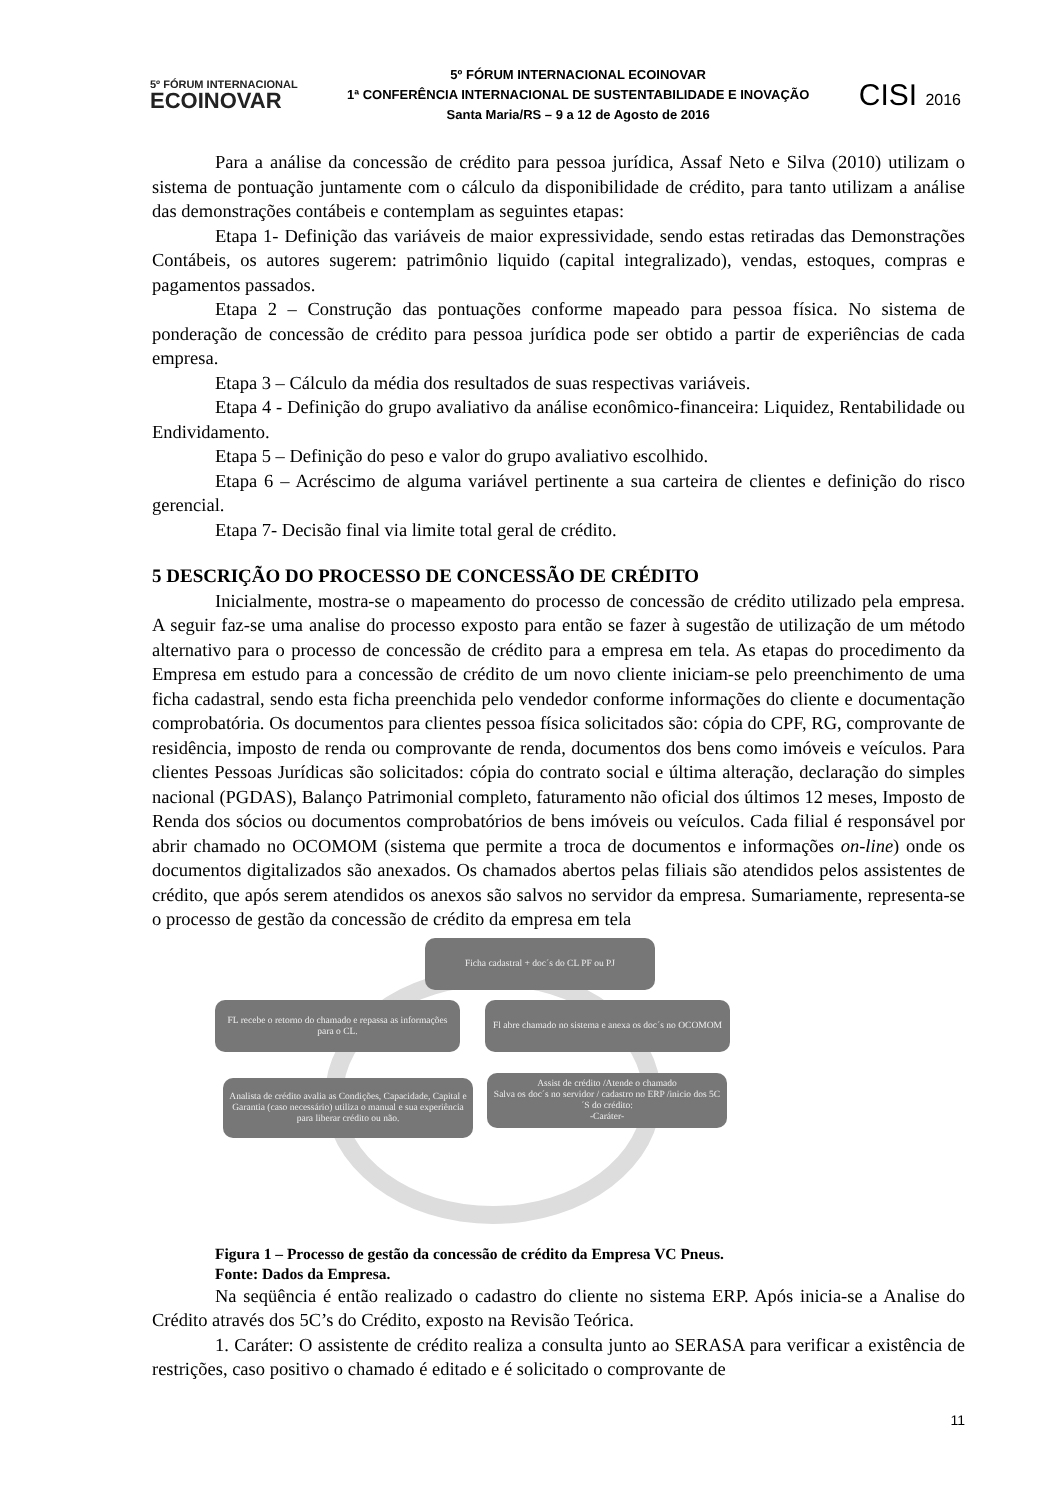5º FÓRUM INTERNACIONAL
ECOINOVAR
5º FÓRUM INTERNACIONAL ECOINOVAR
1ª CONFERÊNCIA INTERNACIONAL DE SUSTENTABILIDADE E INOVAÇÃO
Santa Maria/RS – 9 a 12 de Agosto de 2016
CISI 2016
Para a análise da concessão de crédito para pessoa jurídica, Assaf Neto e Silva (2010) utilizam o sistema de pontuação juntamente com o cálculo da disponibilidade de crédito, para tanto utilizam a análise das demonstrações contábeis e contemplam as seguintes etapas:
Etapa 1- Definição das variáveis de maior expressividade, sendo estas retiradas das Demonstrações Contábeis, os autores sugerem: patrimônio liquido (capital integralizado), vendas, estoques, compras e pagamentos passados.
Etapa 2 – Construção das pontuações conforme mapeado para pessoa física. No sistema de ponderação de concessão de crédito para pessoa jurídica pode ser obtido a partir de experiências de cada empresa.
Etapa 3 – Cálculo da média dos resultados de suas respectivas variáveis.
Etapa 4 - Definição do grupo avaliativo da análise econômico-financeira: Liquidez, Rentabilidade ou Endividamento.
Etapa 5 – Definição do peso e valor do grupo avaliativo escolhido.
Etapa 6 – Acréscimo de alguma variável pertinente a sua carteira de clientes e definição do risco gerencial.
Etapa 7- Decisão final via limite total geral de crédito.
5 DESCRIÇÃO DO PROCESSO DE CONCESSÃO DE CRÉDITO
Inicialmente, mostra-se o mapeamento do processo de concessão de crédito utilizado pela empresa. A seguir faz-se uma analise do processo exposto para então se fazer à sugestão de utilização de um método alternativo para o processo de concessão de crédito para a empresa em tela. As etapas do procedimento da Empresa em estudo para a concessão de crédito de um novo cliente iniciam-se pelo preenchimento de uma ficha cadastral, sendo esta ficha preenchida pelo vendedor conforme informações do cliente e documentação comprobatória. Os documentos para clientes pessoa física solicitados são: cópia do CPF, RG, comprovante de residência, imposto de renda ou comprovante de renda, documentos dos bens como imóveis e veículos. Para clientes Pessoas Jurídicas são solicitados: cópia do contrato social e última alteração, declaração do simples nacional (PGDAS), Balanço Patrimonial completo, faturamento não oficial dos últimos 12 meses, Imposto de Renda dos sócios ou documentos comprobatórios de bens imóveis ou veículos. Cada filial é responsável por abrir chamado no OCOMOM (sistema que permite a troca de documentos e informações on-line) onde os documentos digitalizados são anexados. Os chamados abertos pelas filiais são atendidos pelos assistentes de crédito, que após serem atendidos os anexos são salvos no servidor da empresa. Sumariamente, representa-se o processo de gestão da concessão de crédito da empresa em tela
Ficha cadastral + doc´s do CL PF ou PJ
FL recebe o retorno do chamado e repassa as informações para o CL.
Fl abre chamado no sistema e anexa os doc´s no OCOMOM
Analista de crédito avalia as Condições, Capacidade, Capital e Garantia (caso necessário) utiliza o manual e sua experiência para liberar crédito ou não.
Assist de crédito /Atende o chamado
Salva os doc´s no servidor / cadastro no ERP /inicio dos 5C´S do crédito:
-Caráter-
Figura 1 – Processo de gestão da concessão de crédito da Empresa VC Pneus.
Fonte: Dados da Empresa.
Na seqüência é então realizado o cadastro do cliente no sistema ERP. Após inicia-se a Analise do Crédito através dos 5C’s do Crédito, exposto na Revisão Teórica.
1. Caráter: O assistente de crédito realiza a consulta junto ao SERASA para verificar a existência de restrições, caso positivo o chamado é editado e é solicitado o comprovante de
11